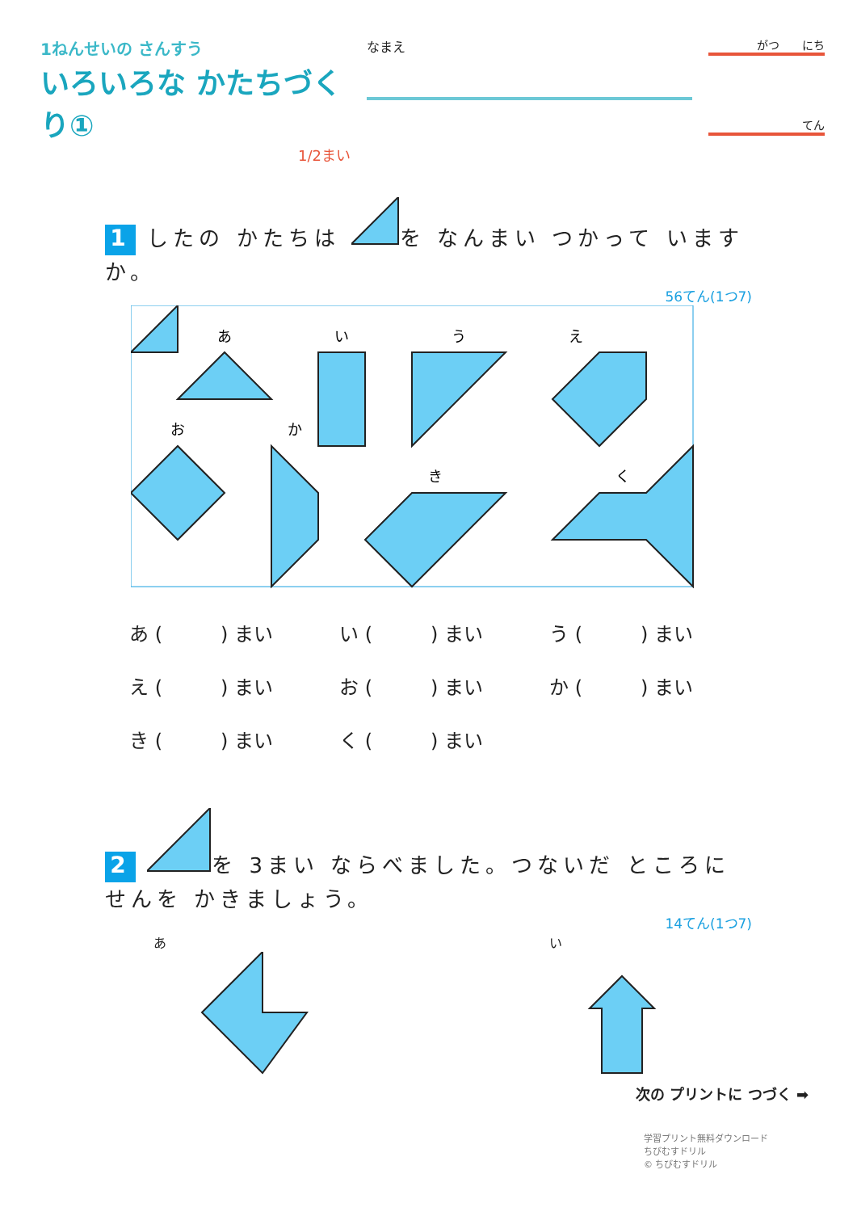1ねんせいの さんすう
いろいろな かたちづくり①
1/2まい
なまえ
がつ　　にち
てん
1 したの かたちは を なんまい つかって いますか。
56てん(1つ7)
あ
い
う
え
お
か
き
く
あ (　　　) まい い (　　　) まい う (　　　) まい
え (　　　) まい お (　　　) まい か (　　　) まい
き (　　　) まい く (　　　) まい
2 を 3まい ならべました。つないだ ところに せんを かきましょう。
14てん(1つ7)
あ
い
次の プリントに つづく ➡
学習プリント無料ダウンロード
ちびむすドリル
© ちびむすドリル